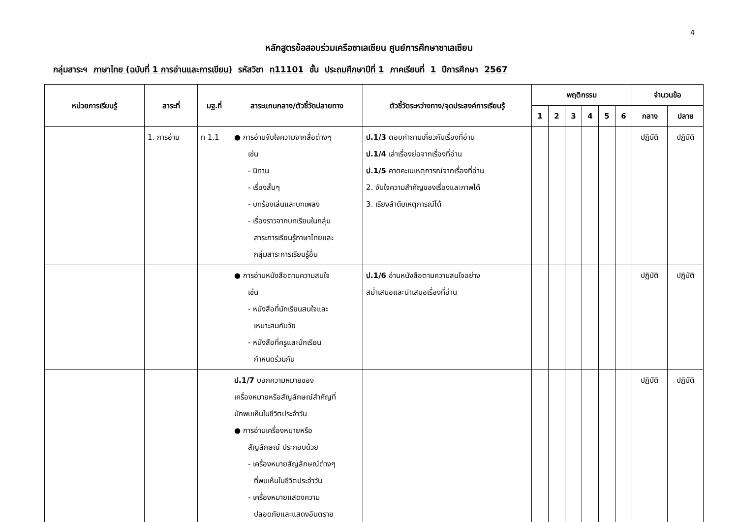4
หลักสูตรข้อสอบร่วมเครือซาเลเซียน ศูนย์การศึกษาซาเลเซียน
กลุ่มสาระฯ ภาษาไทย (ฉบับที่ 1 การอ่านและการเขียน) รหัสวิชา ท11101 ชั้น ประถมศึกษาปีที่ 1 ภาคเรียนที่ 1 ปีการศึกษา 2567
| หน่วยการเรียนรู้ | สาระที่ | มฐ.ที่ | สาระแกนกลาง/ตัวชี้วัดปลายทาง | ตัวชี้วัดระหว่างทาง/จุดประสงค์การเรียนรู้ | พฤติกรรม | | | | | | จำนวนข้อ | |
| --- | --- | --- | --- | --- | --- | --- | --- | --- | --- | --- | --- | --- |
| | | | | | 1 | 2 | 3 | 4 | 5 | 6 | กลาง | ปลาย |
| | 1. การอ่าน | ท 1.1 | ● การอ่านจับใจความจากสื่อต่างๆ เช่น - นิทาน - เรื่องสั้นๆ - บทร้องเล่นและบทเพลง - เรื่องราวจากบทเรียนในกลุ่ม สาระการเรียนรู้ภาษาไทยและ กลุ่มสาระการเรียนรู้อื่น | ป.1/3 ตอบคำถามเกี่ยวกับเรื่องที่อ่าน ป.1/4 เล่าเรื่องย่อจากเรื่องที่อ่าน ป.1/5 คาดคะเนเหตุการณ์จากเรื่องที่อ่าน 2. จับใจความสำคัญของเรื่องและภาพได้ 3. เรียงลำดับเหตุการณ์ได้ | | | | | | | ปฏิบัติ | ปฏิบัติ |
| | | | ● การอ่านหนังสือตามความสนใจ เช่น - หนังสือที่นักเรียนสนใจและ เหมาะสมกับวัย - หนังสือที่ครูและนักเรียน กำหนดร่วมกัน | ป.1/6 อ่านหนังสือตามความสนใจอย่าง สม่ำเสมอและนำเสนอเรื่องที่อ่าน | | | | | | | ปฏิบัติ | ปฏิบัติ |
| | | | ป.1/7 บอกความหมายของ เครื่องหมายหรือสัญลักษณ์สำคัญที่ มักพบเห็นในชีวิตประจำวัน ● การอ่านเครื่องหมายหรือ สัญลักษณ์ ประกอบด้วย - เครื่องหมายสัญลักษณ์ต่างๆ ที่พบเห็นในชีวิตประจำวัน - เครื่องหมายแสดงความ ปลอดภัยและแสดงอันตราย | | | | | | | | ปฏิบัติ | ปฏิบัติ |